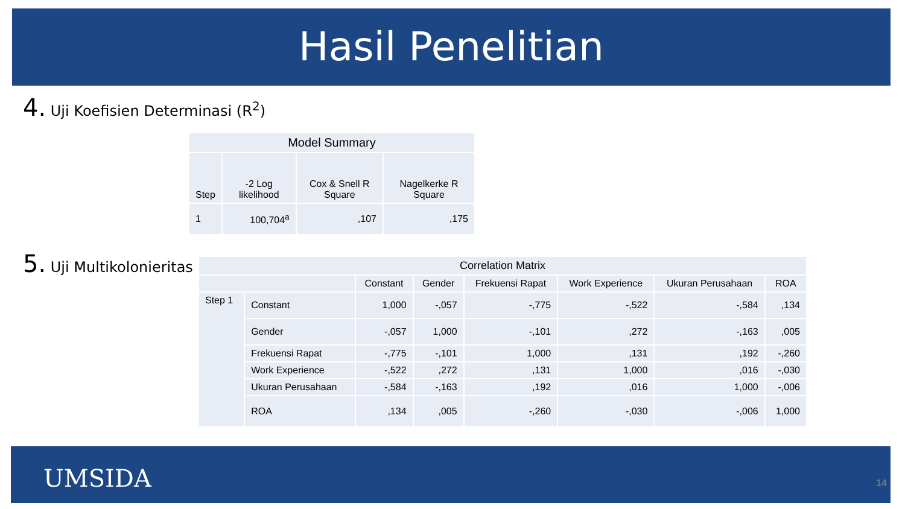Hasil Penelitian
4. Uji Koefisien Determinasi (R<sup>2</sup>)
| Model Summary | | | |
| --- | --- | --- | --- |
| Step | -2 Log likelihood | Cox & Snell R Square | Nagelkerke R Square |
| 1 | 100,704<sup>a</sup> | ,107 | ,175 |
5. Uji Multikolonieritas
| Correlation Matrix | | | | | | | |
| --- | --- | --- | --- | --- | --- | --- | --- |
| | | Constant | Gender | Frekuensi Rapat | Work Experience | Ukuran Perusahaan | ROA |
| Step 1 | Constant | 1,000 | -,057 | -,775 | -,522 | -,584 | ,134 |
| | Gender | -,057 | 1,000 | -,101 | ,272 | -,163 | ,005 |
| | Frekuensi Rapat | -,775 | -,101 | 1,000 | ,131 | ,192 | -,260 |
| | Work Experience | -,522 | ,272 | ,131 | 1,000 | ,016 | -,030 |
| | Ukuran Perusahaan | -,584 | -,163 | ,192 | ,016 | 1,000 | -,006 |
| | ROA | ,134 | ,005 | -,260 | -,030 | -,006 | 1,000 |
UMSIDA 14